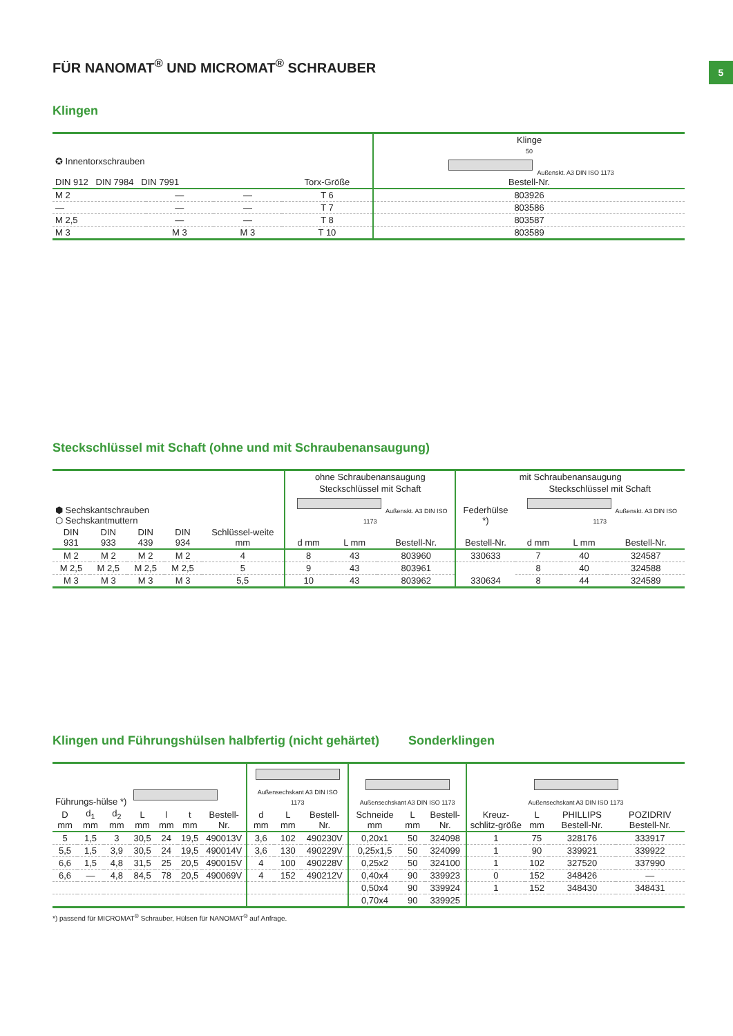5
FÜR NANOMAT<sup>®</sup> UND MICROMAT<sup>®</sup> SCHRAUBER
Klingen
| ✪ Innentorxschrauben DIN 912 DIN 7984 DIN 7991 | | | Torx-Größe | Klinge 50 Außenskt. A3 DIN ISO 1173 Bestell-Nr. |
| --- | --- | --- | --- | --- |
| M 2 | — | — | T 6 | 803926 |
| — | — | — | T 7 | 803586 |
| M 2,5 | — | — | T 8 | 803587 |
| M 3 | M 3 | M 3 | T 10 | 803589 |
Steckschlüssel mit Schaft (ohne und mit Schraubenansaugung)
| ⬢ Sechskantschrauben ⬡ Sechskantmuttern | | | | | ohne Schraubenansaugung | | | mit Schraubenansaugung | | | |
| --- | --- | --- | --- | --- | --- | --- | --- | --- | --- | --- | --- |
| | | | | | Steckschlüssel mit Schaft Außenskt. A3 DIN ISO 1173 | | | Federhülse *) | Steckschlüssel mit Schaft Außenskt. A3 DIN ISO 1173 | | |
| DIN 931 | DIN 933 | DIN 439 | DIN 934 | Schlüssel-weite mm | d mm | L mm | Bestell-Nr. | Bestell-Nr. | d mm | L mm | Bestell-Nr. |
| M 2 | M 2 | M 2 | M 2 | 4 | 8 | 43 | 803960 | 330633 | 7 | 40 | 324587 |
| M 2,5 | M 2,5 | M 2,5 | M 2,5 | 5 | 9 | 43 | 803961 | 330634 | 8 | 40 | 324588 |
| M 3 | M 3 | M 3 | M 3 | 5,5 | 10 | 43 | 803962 | | 8 | 44 | 324589 |
Klingen und Führungshülsen halbfertig (nicht gehärtet)
Sonderklingen
| Führungs-hülse *) | | | | | | | Außensechskant A3 DIN ISO 1173 | | | Außensechskant A3 DIN ISO 1173 | | | Außensechskant A3 DIN ISO 1173 | | | |
| --- | --- | --- | --- | --- | --- | --- | --- | --- | --- | --- | --- | --- | --- | --- | --- | --- |
| D mm | d<sub>1</sub> mm | d<sub>2</sub> mm | L mm | l mm | t mm | Bestell-Nr. | d mm | L mm | Bestell-Nr. | Schneide mm | L mm | Bestell-Nr. | Kreuz-schlitz-größe | L mm | PHILLIPS Bestell-Nr. | POZIDRIV Bestell-Nr. |
| 5 | 1,5 | 3 | 30,5 | 24 | 19,5 | 490013V | 3,6 | 102 | 490230V | 0,20x1 | 50 | 324098 | 1 | 75 | 328176 | 333917 |
| 5,5 | 1,5 | 3,9 | 30,5 | 24 | 19,5 | 490014V | 3,6 | 130 | 490229V | 0,25x1,5 | 50 | 324099 | 1 | 90 | 339921 | 339922 |
| 6,6 | 1,5 | 4,8 | 31,5 | 25 | 20,5 | 490015V | 4 | 100 | 490228V | 0,25x2 | 50 | 324100 | 1 | 102 | 327520 | 337990 |
| 6,6 | — | 4,8 | 84,5 | 78 | 20,5 | 490069V | 4 | 152 | 490212V | 0,40x4 | 90 | 339923 | 0 | 152 | 348426 | — |
| | | | | | | | | | | 0,50x4 | 90 | 339924 | 1 | 152 | 348430 | 348431 |
| | | | | | | | | | | 0,70x4 | 90 | 339925 | | | | |
*) passend für MICROMAT<sup>®</sup> Schrauber, Hülsen für NANOMAT<sup>®</sup> auf Anfrage.